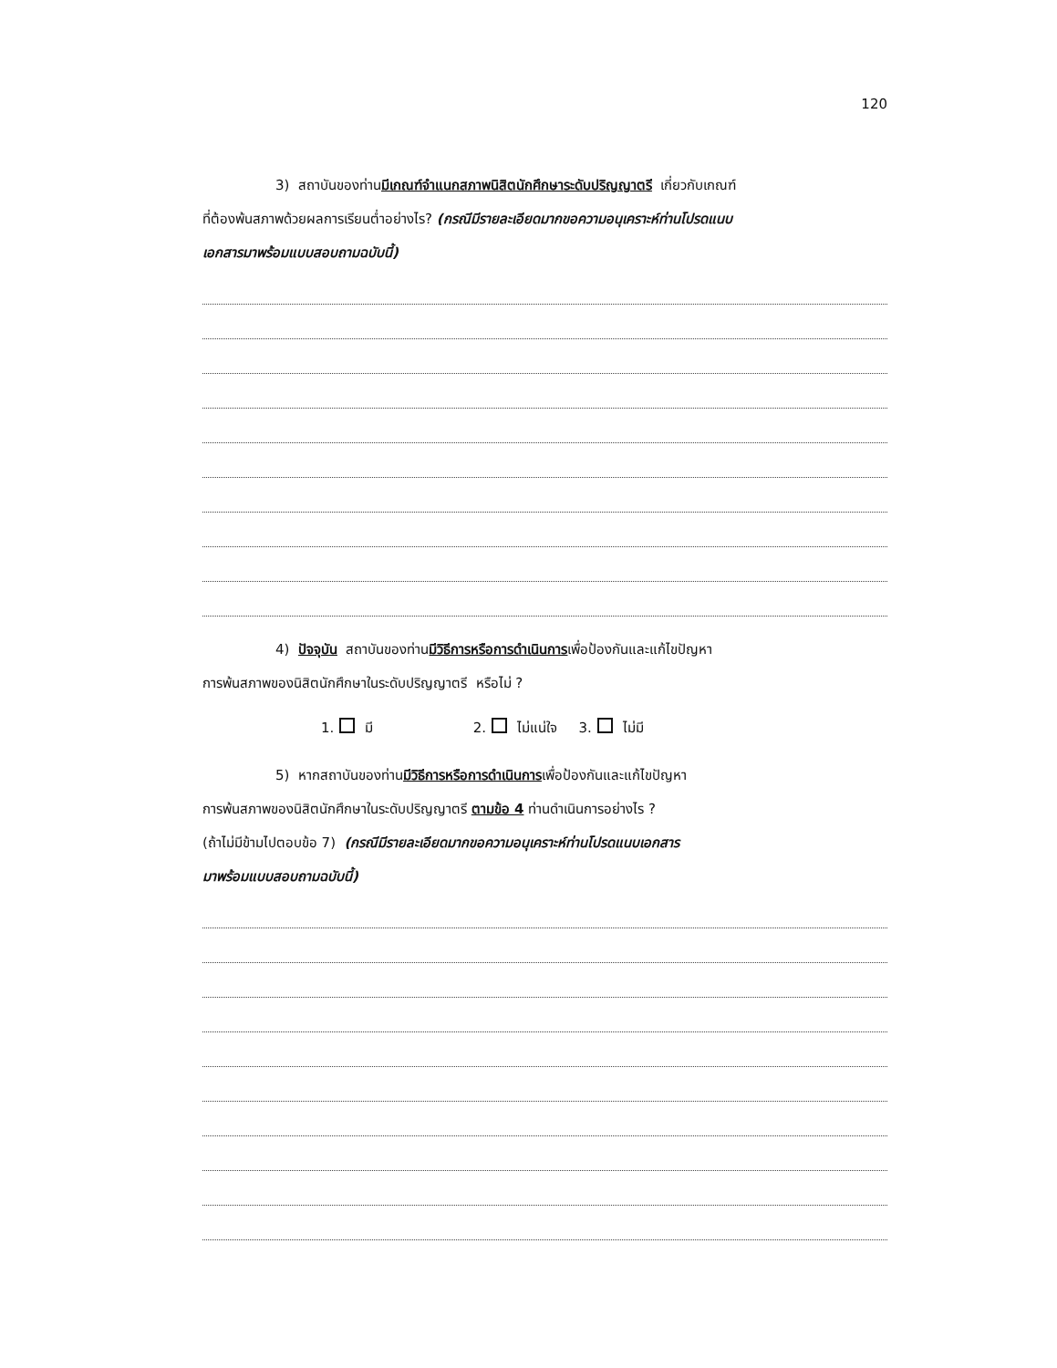120
3) สถาบันของท่านมีเกณฑ์จำแนกสภาพนิสิตนักศึกษาระดับปริญญาตรี เกี่ยวกับเกณฑ์
ที่ต้องพ้นสภาพด้วยผลการเรียนต่ำอย่างไร? (กรณีมีรายละเอียดมากขอความอนุเคราะห์ท่านโปรดแนบ
เอกสารมาพร้อมแบบสอบถามฉบับนี้)
4) ปัจจุบัน สถาบันของท่านมีวิธีการหรือการดำเนินการเพื่อป้องกันและแก้ไขปัญหา
การพ้นสภาพของนิสิตนักศึกษาในระดับปริญญาตรี หรือไม่ ?
1. มี 2. ไม่แน่ใจ 3. ไม่มี
5) หากสถาบันของท่านมีวิธีการหรือการดำเนินการเพื่อป้องกันและแก้ไขปัญหา
การพ้นสภาพของนิสิตนักศึกษาในระดับปริญญาตรี ตามข้อ 4 ท่านดำเนินการอย่างไร ?
(ถ้าไม่มีข้ามไปตอบข้อ 7) (กรณีมีรายละเอียดมากขอความอนุเคราะห์ท่านโปรดแนบเอกสาร
มาพร้อมแบบสอบถามฉบับนี้)